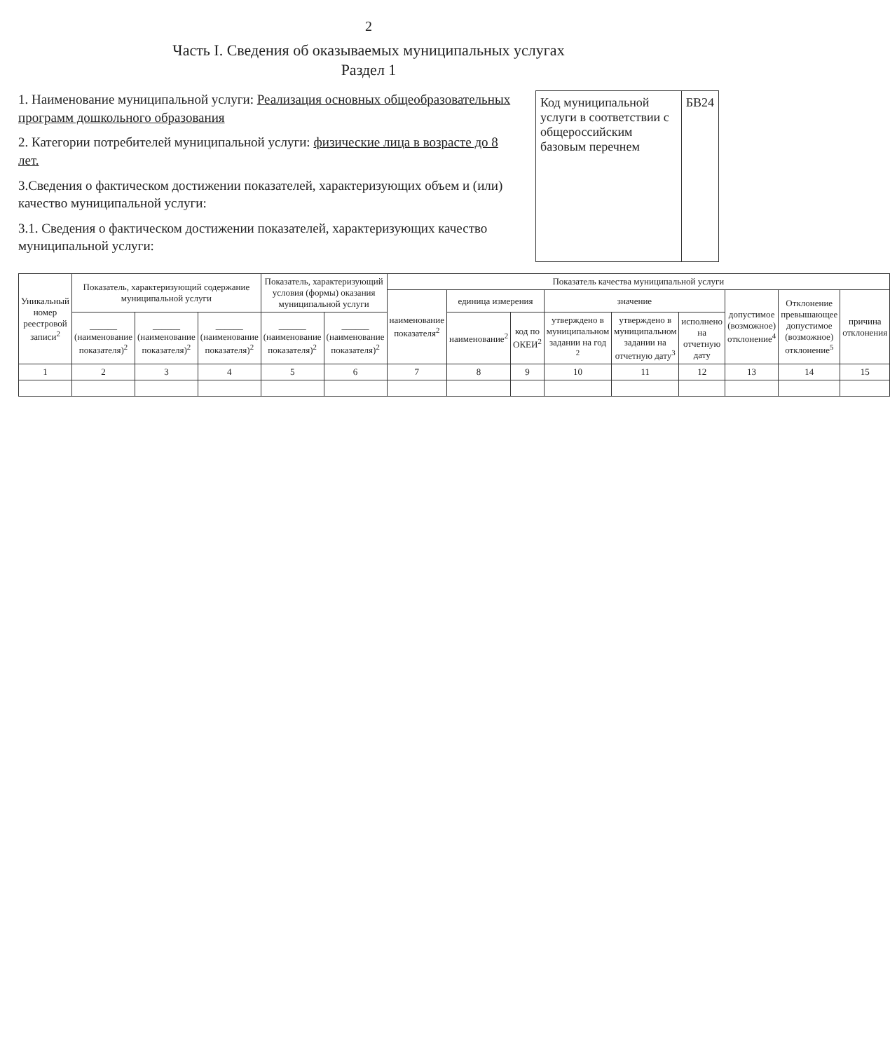2
Часть I. Сведения об оказываемых муниципальных услугах
Раздел 1
1. Наименование муниципальной услуги: Реализация основных общеобразовательных программ дошкольного образования
2. Категории потребителей муниципальной услуги: физические лица в возрасте до 8 лет.
3.Сведения о фактическом достижении показателей, характеризующих объем и (или) качество муниципальной услуги:
3.1. Сведения о фактическом достижении показателей, характеризующих качество муниципальной услуги:
Код муниципальной услуги в соответствии с общероссийским базовым перечнем
БВ24
| Уникальный номер реестровой записи<sup>2</sup> | Показатель, характеризующий содержание муниципальной услуги | | | Показатель, характеризующий условия (формы) оказания муниципальной услуги | | Показатель качества муниципальной услуги | | | | | | | | |
| --- | --- | --- | --- | --- | --- | --- | --- | --- | --- | --- | --- | --- | --- | --- |
| | | | | | | наименование показателя<sup>2</sup> | единица измерения | | значение | | | допустимое (возможное) отклонение<sup>4</sup> | Отклонение превышающее допустимое (возможное) отклонение<sup>5</sup> | причина отклонения |
| | ______ (наименование показателя)<sup>2</sup> | ______ (наименование показателя)<sup>2</sup> | ______ (наименование показателя)<sup>2</sup> | ______ (наименование показателя)<sup>2</sup> | ______ (наименование показателя)<sup>2</sup> | | наименование<sup>2</sup> | код по ОКЕИ<sup>2</sup> | утверждено в муниципальном задании на год <sup>2</sup> | утверждено в муниципальном задании на отчетную дату<sup>3</sup> | исполнено на отчетную дату | | | |
| 1 | 2 | 3 | 4 | 5 | 6 | 7 | 8 | 9 | 10 | 11 | 12 | 13 | 14 | 15 |